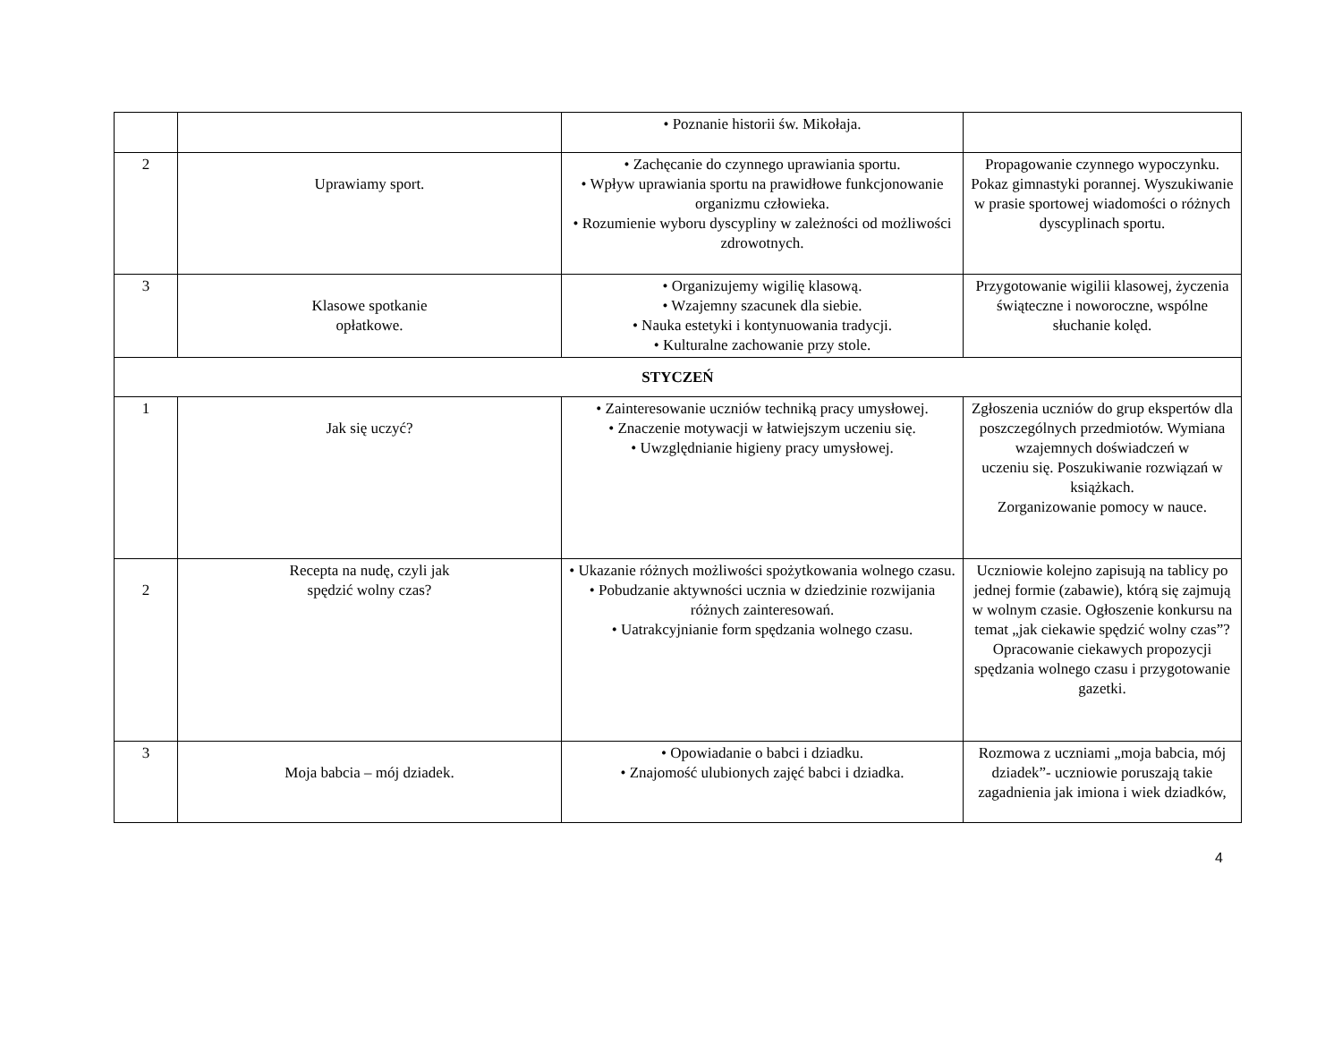| | | • Poznanie historii św. Mikołaja. | |
| 2 | Uprawiamy sport. | • Zachęcanie do czynnego uprawiania sportu. • Wpływ uprawiania sportu na prawidłowe funkcjonowanie organizmu człowieka. • Rozumienie wyboru dyscypliny w zależności od możliwości zdrowotnych. | Propagowanie czynnego wypoczynku. Pokaz gimnastyki porannej. Wyszukiwanie w prasie sportowej wiadomości o różnych dyscyplinach sportu. |
| 3 | Klasowe spotkanie opłatkowe. | • Organizujemy wigilię klasową. • Wzajemny szacunek dla siebie. • Nauka estetyki i kontynuowania tradycji. • Kulturalne zachowanie przy stole. | Przygotowanie wigilii klasowej, życzenia świąteczne i noworoczne, wspólne słuchanie kolęd. |
| STYCZEŃ | | | |
| 1 | Jak się uczyć? | • Zainteresowanie uczniów techniką pracy umysłowej. • Znaczenie motywacji w łatwiejszym uczeniu się. • Uwzględnianie higieny pracy umysłowej. | Zgłoszenia uczniów do grup ekspertów dla poszczególnych przedmiotów. Wymiana wzajemnych doświadczeń w uczeniu się. Poszukiwanie rozwiązań w książkach. Zorganizowanie pomocy w nauce. |
| 2 | Recepta na nudę, czyli jak spędzić wolny czas? | • Ukazanie różnych możliwości spożytkowania wolnego czasu. • Pobudzanie aktywności ucznia w dziedzinie rozwijania różnych zainteresowań. • Uatrakcyjnianie form spędzania wolnego czasu. | Uczniowie kolejno zapisują na tablicy po jednej formie (zabawie), którą się zajmują w wolnym czasie. Ogłoszenie konkursu na temat „jak ciekawie spędzić wolny czas”? Opracowanie ciekawych propozycji spędzania wolnego czasu i przygotowanie gazetki. |
| 3 | Moja babcia – mój dziadek. | • Opowiadanie o babci i dziadku. • Znajomość ulubionych zajęć babci i dziadka. | Rozmowa z uczniami „moja babcia, mój dziadek”- uczniowie poruszają takie zagadnienia jak imiona i wiek dziadków, |
4